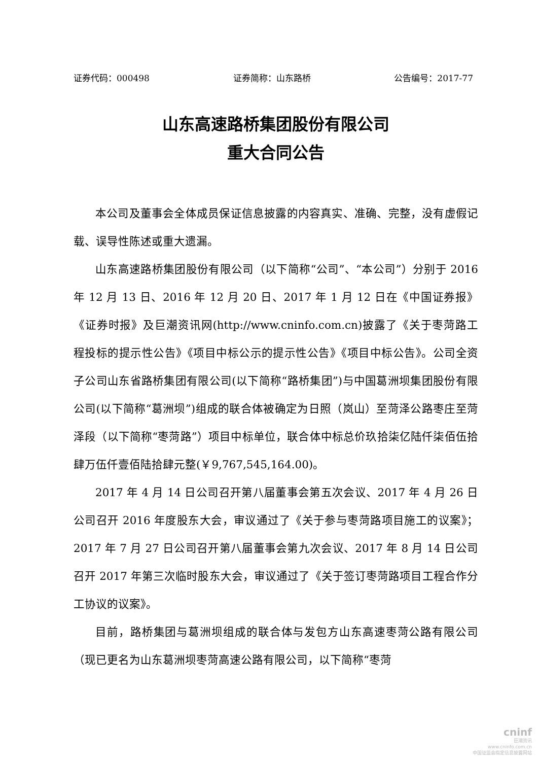证券代码：000498 证券简称：山东路桥 公告编号：2017-77
山东高速路桥集团股份有限公司
重大合同公告
本公司及董事会全体成员保证信息披露的内容真实、准确、完整，没有虚假记载、误导性陈述或重大遗漏。
山东高速路桥集团股份有限公司（以下简称“公司”、“本公司”）分别于 2016 年 12 月 13 日、2016 年 12 月 20 日、2017 年 1 月 12 日在《中国证券报》《证券时报》及巨潮资讯网(http://www.cninfo.com.cn)披露了《关于枣菏路工程投标的提示性公告》《项目中标公示的提示性公告》《项目中标公告》。公司全资子公司山东省路桥集团有限公司(以下简称“路桥集团”)与中国葛洲坝集团股份有限公司(以下简称“葛洲坝”)组成的联合体被确定为日照（岚山）至菏泽公路枣庄至菏泽段（以下简称“枣菏路”）项目中标单位，联合体中标总价玖拾柒亿陆仟柒佰伍拾肆万伍仟壹佰陆拾肆元整(￥9,767,545,164.00)。
2017 年 4 月 14 日公司召开第八届董事会第五次会议、2017 年 4 月 26 日公司召开 2016 年度股东大会，审议通过了《关于参与枣菏路项目施工的议案》；2017 年 7 月 27 日公司召开第八届董事会第九次会议、2017 年 8 月 14 日公司召开 2017 年第三次临时股东大会，审议通过了《关于签订枣菏路项目工程合作分工协议的议案》。
目前，路桥集团与葛洲坝组成的联合体与发包方山东高速枣菏公路有限公司（现已更名为山东葛洲坝枣菏高速公路有限公司，以下简称“枣菏
cninf
巨潮资讯
www.cninfo.com.cn
中国证监会指定信息披露网站